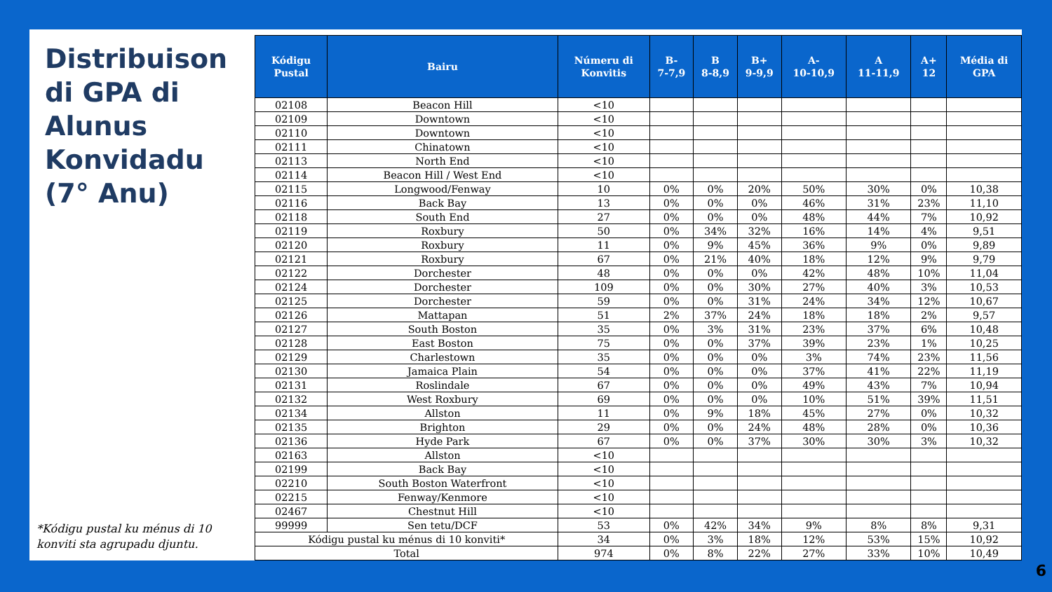Distribuison di GPA di Alunus Konvidadu (7° Anu)
*Kódigu pustal ku ménus di 10 konviti sta agrupadu djuntu.
| Kódigu Pustal | Bairu | Númeru di Konvitis | B- 7-7,9 | B 8-8,9 | B+ 9-9,9 | A- 10-10,9 | A 11-11,9 | A+ 12 | Média di GPA |
| --- | --- | --- | --- | --- | --- | --- | --- | --- | --- |
| 02108 | Beacon Hill | <10 | | | | | | | |
| 02109 | Downtown | <10 | | | | | | | |
| 02110 | Downtown | <10 | | | | | | | |
| 02111 | Chinatown | <10 | | | | | | | |
| 02113 | North End | <10 | | | | | | | |
| 02114 | Beacon Hill / West End | <10 | | | | | | | |
| 02115 | Longwood/Fenway | 10 | 0% | 0% | 20% | 50% | 30% | 0% | 10,38 |
| 02116 | Back Bay | 13 | 0% | 0% | 0% | 46% | 31% | 23% | 11,10 |
| 02118 | South End | 27 | 0% | 0% | 0% | 48% | 44% | 7% | 10,92 |
| 02119 | Roxbury | 50 | 0% | 34% | 32% | 16% | 14% | 4% | 9,51 |
| 02120 | Roxbury | 11 | 0% | 9% | 45% | 36% | 9% | 0% | 9,89 |
| 02121 | Roxbury | 67 | 0% | 21% | 40% | 18% | 12% | 9% | 9,79 |
| 02122 | Dorchester | 48 | 0% | 0% | 0% | 42% | 48% | 10% | 11,04 |
| 02124 | Dorchester | 109 | 0% | 0% | 30% | 27% | 40% | 3% | 10,53 |
| 02125 | Dorchester | 59 | 0% | 0% | 31% | 24% | 34% | 12% | 10,67 |
| 02126 | Mattapan | 51 | 2% | 37% | 24% | 18% | 18% | 2% | 9,57 |
| 02127 | South Boston | 35 | 0% | 3% | 31% | 23% | 37% | 6% | 10,48 |
| 02128 | East Boston | 75 | 0% | 0% | 37% | 39% | 23% | 1% | 10,25 |
| 02129 | Charlestown | 35 | 0% | 0% | 0% | 3% | 74% | 23% | 11,56 |
| 02130 | Jamaica Plain | 54 | 0% | 0% | 0% | 37% | 41% | 22% | 11,19 |
| 02131 | Roslindale | 67 | 0% | 0% | 0% | 49% | 43% | 7% | 10,94 |
| 02132 | West Roxbury | 69 | 0% | 0% | 0% | 10% | 51% | 39% | 11,51 |
| 02134 | Allston | 11 | 0% | 9% | 18% | 45% | 27% | 0% | 10,32 |
| 02135 | Brighton | 29 | 0% | 0% | 24% | 48% | 28% | 0% | 10,36 |
| 02136 | Hyde Park | 67 | 0% | 0% | 37% | 30% | 30% | 3% | 10,32 |
| 02163 | Allston | <10 | | | | | | | |
| 02199 | Back Bay | <10 | | | | | | | |
| 02210 | South Boston Waterfront | <10 | | | | | | | |
| 02215 | Fenway/Kenmore | <10 | | | | | | | |
| 02467 | Chestnut Hill | <10 | | | | | | | |
| 99999 | Sen tetu/DCF | 53 | 0% | 42% | 34% | 9% | 8% | 8% | 9,31 |
| Kódigu pustal ku ménus di 10 konviti* | | 34 | 0% | 3% | 18% | 12% | 53% | 15% | 10,92 |
| Total | | 974 | 0% | 8% | 22% | 27% | 33% | 10% | 10,49 |
6